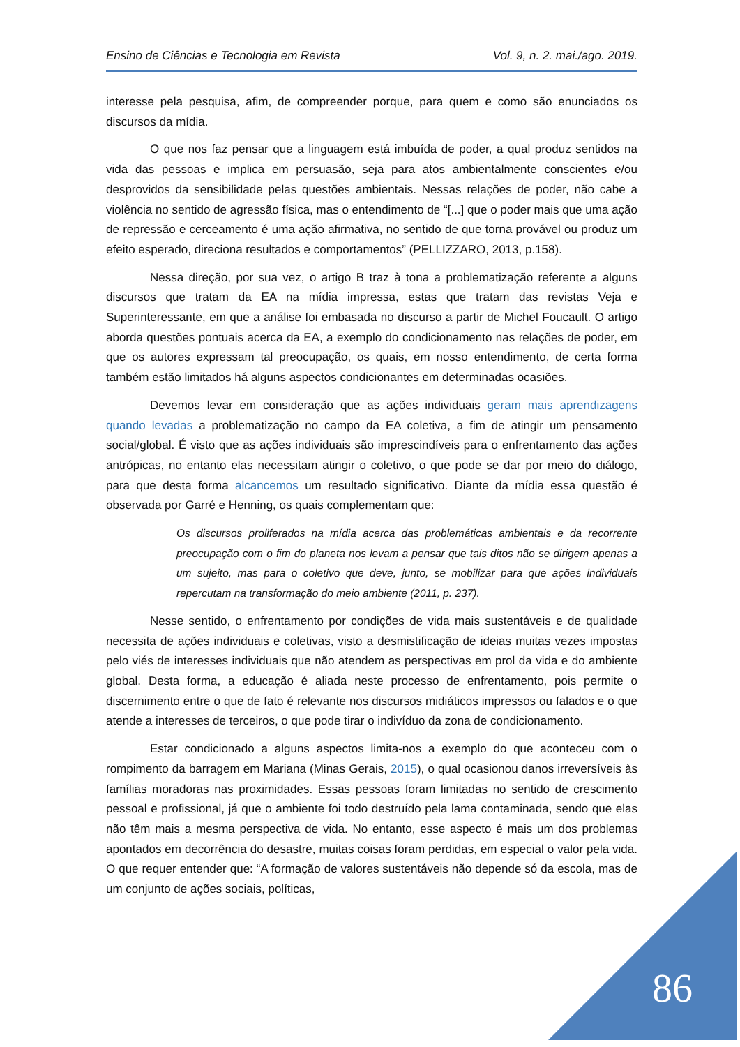Ensino de Ciências e Tecnologia em Revista Vol. 9, n. 2. mai./ago. 2019.
interesse pela pesquisa, afim, de compreender porque, para quem e como são enunciados os discursos da mídia.
O que nos faz pensar que a linguagem está imbuída de poder, a qual produz sentidos na vida das pessoas e implica em persuasão, seja para atos ambientalmente conscientes e/ou desprovidos da sensibilidade pelas questões ambientais. Nessas relações de poder, não cabe a violência no sentido de agressão física, mas o entendimento de “[...] que o poder mais que uma ação de repressão e cerceamento é uma ação afirmativa, no sentido de que torna provável ou produz um efeito esperado, direciona resultados e comportamentos” (PELLIZZARO, 2013, p.158).
Nessa direção, por sua vez, o artigo B traz à tona a problematização referente a alguns discursos que tratam da EA na mídia impressa, estas que tratam das revistas Veja e Superinteressante, em que a análise foi embasada no discurso a partir de Michel Foucault. O artigo aborda questões pontuais acerca da EA, a exemplo do condicionamento nas relações de poder, em que os autores expressam tal preocupação, os quais, em nosso entendimento, de certa forma também estão limitados há alguns aspectos condicionantes em determinadas ocasiões.
Devemos levar em consideração que as ações individuais geram mais aprendizagens quando levadas a problematização no campo da EA coletiva, a fim de atingir um pensamento social/global. É visto que as ações individuais são imprescindíveis para o enfrentamento das ações antrópicas, no entanto elas necessitam atingir o coletivo, o que pode se dar por meio do diálogo, para que desta forma alcancemos um resultado significativo. Diante da mídia essa questão é observada por Garré e Henning, os quais complementam que:
Os discursos proliferados na mídia acerca das problemáticas ambientais e da recorrente preocupação com o fim do planeta nos levam a pensar que tais ditos não se dirigem apenas a um sujeito, mas para o coletivo que deve, junto, se mobilizar para que ações individuais repercutam na transformação do meio ambiente (2011, p. 237).
Nesse sentido, o enfrentamento por condições de vida mais sustentáveis e de qualidade necessita de ações individuais e coletivas, visto a desmistificação de ideias muitas vezes impostas pelo viés de interesses individuais que não atendem as perspectivas em prol da vida e do ambiente global. Desta forma, a educação é aliada neste processo de enfrentamento, pois permite o discernimento entre o que de fato é relevante nos discursos midiáticos impressos ou falados e o que atende a interesses de terceiros, o que pode tirar o indivíduo da zona de condicionamento.
Estar condicionado a alguns aspectos limita-nos a exemplo do que aconteceu com o rompimento da barragem em Mariana (Minas Gerais, 2015), o qual ocasionou danos irreversíveis às famílias moradoras nas proximidades. Essas pessoas foram limitadas no sentido de crescimento pessoal e profissional, já que o ambiente foi todo destruído pela lama contaminada, sendo que elas não têm mais a mesma perspectiva de vida. No entanto, esse aspecto é mais um dos problemas apontados em decorrência do desastre, muitas coisas foram perdidas, em especial o valor pela vida. O que requer entender que: “A formação de valores sustentáveis não depende só da escola, mas de um conjunto de ações sociais, políticas,
86